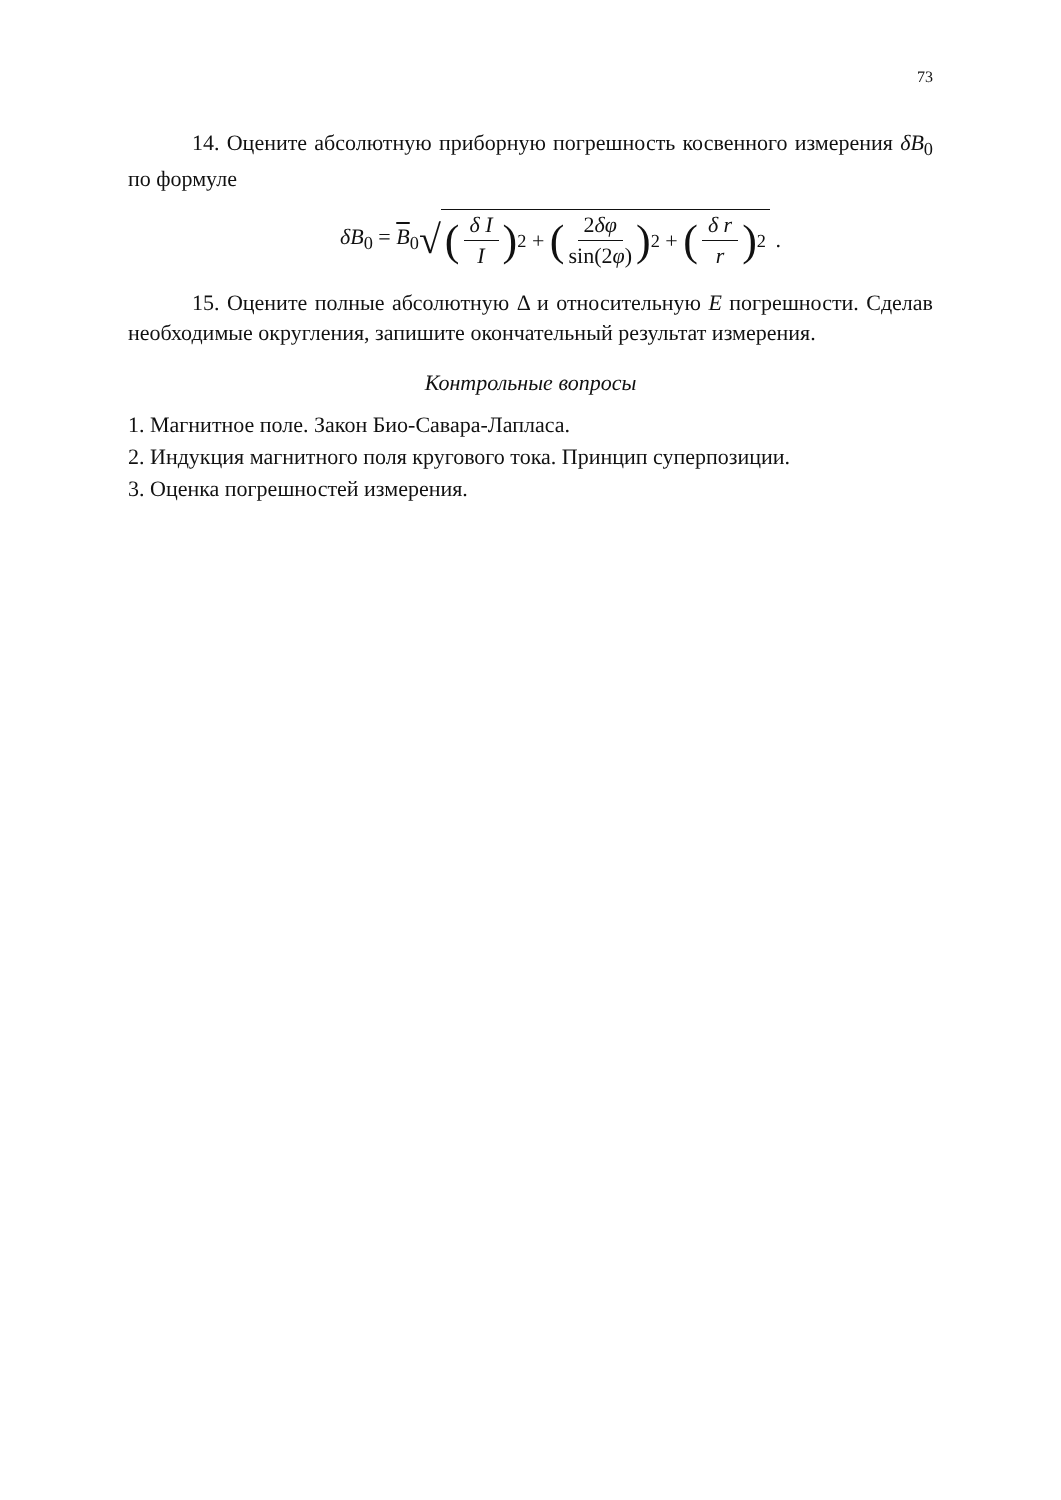73
14. Оцените абсолютную приборную погрешность косвенного измерения δB<sub>0</sub> по формуле
δB<sub>0</sub> = B<sub>0</sub> √ (δ I I)<sup>2</sup> + (2δφ sin(2φ))<sup>2</sup> + (δ r r)<sup>2</sup> .
15. Оцените полные абсолютную Δ и относительную E погрешности. Сделав необходимые округления, запишите окончательный результат измерения.
Контрольные вопросы
1. Магнитное поле. Закон Био-Савара-Лапласа.
2. Индукция магнитного поля кругового тока. Принцип суперпозиции.
3. Оценка погрешностей измерения.